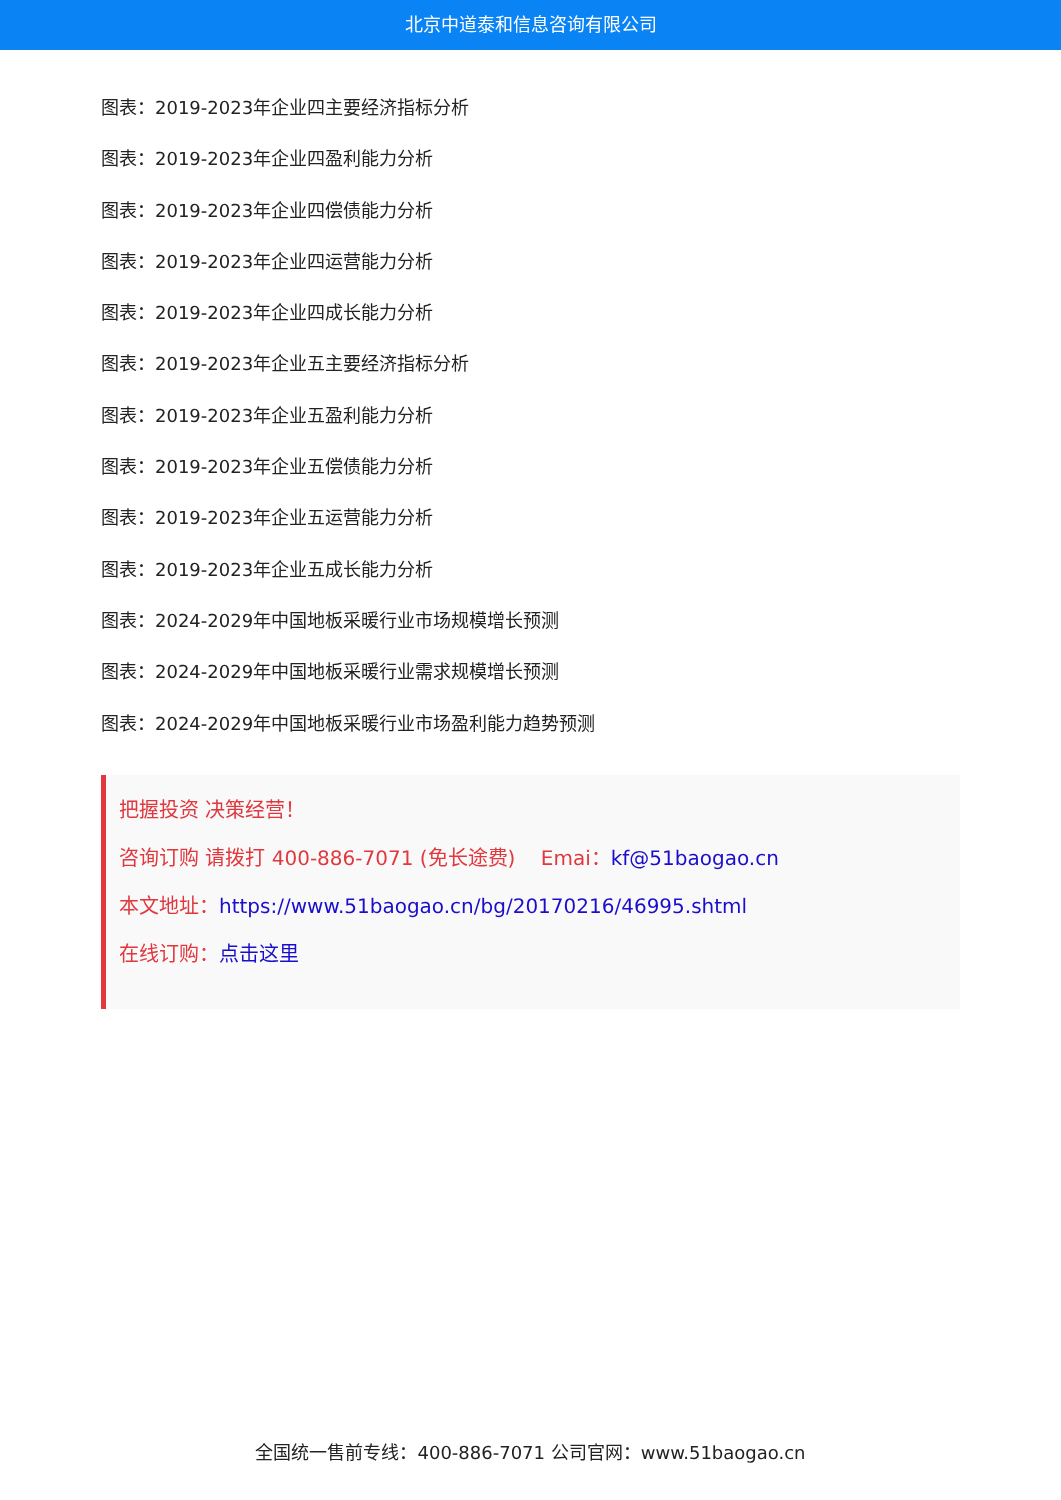北京中道泰和信息咨询有限公司
图表：2019-2023年企业四主要经济指标分析
图表：2019-2023年企业四盈利能力分析
图表：2019-2023年企业四偿债能力分析
图表：2019-2023年企业四运营能力分析
图表：2019-2023年企业四成长能力分析
图表：2019-2023年企业五主要经济指标分析
图表：2019-2023年企业五盈利能力分析
图表：2019-2023年企业五偿债能力分析
图表：2019-2023年企业五运营能力分析
图表：2019-2023年企业五成长能力分析
图表：2024-2029年中国地板采暖行业市场规模增长预测
图表：2024-2029年中国地板采暖行业需求规模增长预测
图表：2024-2029年中国地板采暖行业市场盈利能力趋势预测
把握投资 决策经营！
咨询订购 请拨打 400-886-7071 (免长途费) Emai：kf@51baogao.cn
本文地址：https://www.51baogao.cn/bg/20170216/46995.shtml
在线订购：点击这里
全国统一售前专线：400-886-7071 公司官网：www.51baogao.cn